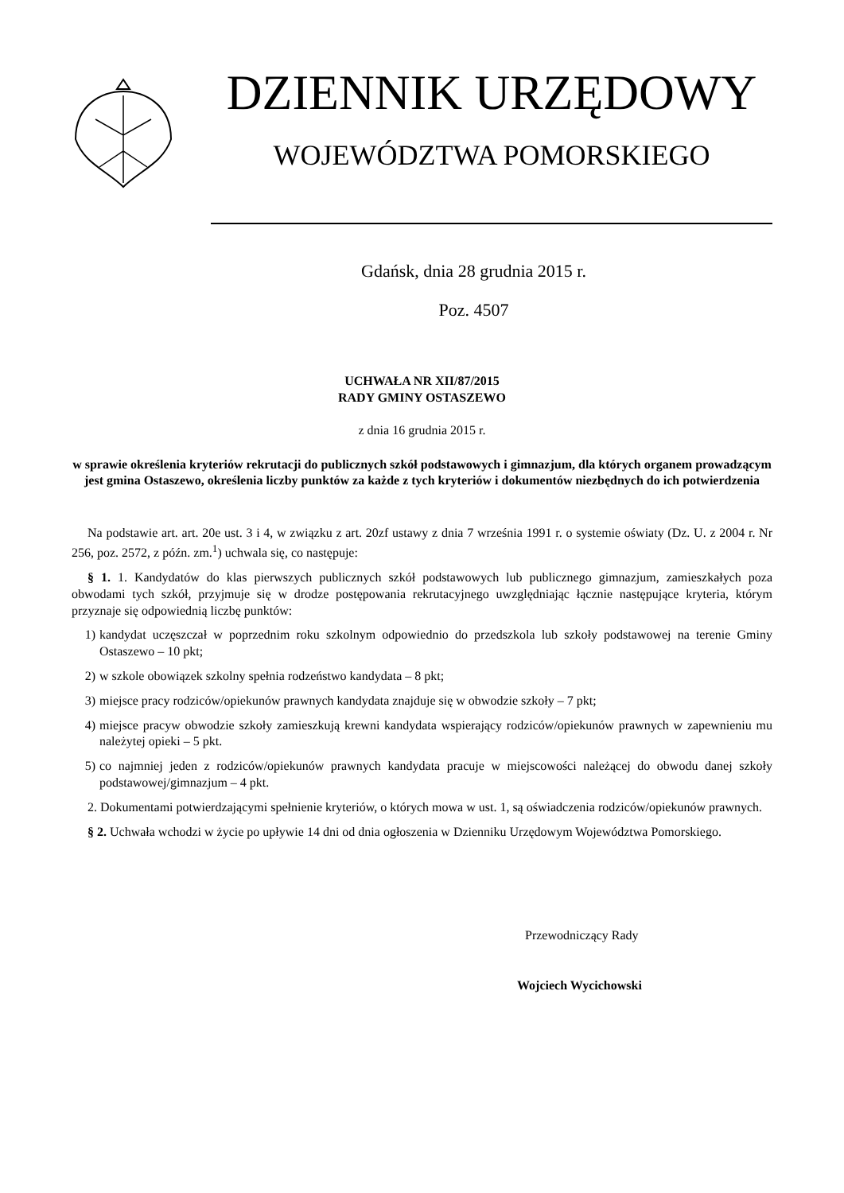DZIENNIK URZĘDOWY
WOJEWÓDZTWA POMORSKIEGO
Gdańsk, dnia 28 grudnia 2015 r.
Poz. 4507
UCHWAŁA NR XII/87/2015
RADY GMINY OSTASZEWO
z dnia 16 grudnia 2015 r.
w sprawie określenia kryteriów rekrutacji do publicznych szkół podstawowych i gimnazjum, dla których organem prowadzącym jest gmina Ostaszewo, określenia liczby punktów za każde z tych kryteriów i dokumentów niezbędnych do ich potwierdzenia
Na podstawie art. art. 20e ust. 3 i 4, w związku z art. 20zf ustawy z dnia 7 września 1991 r. o systemie oświaty (Dz. U. z 2004 r. Nr 256, poz. 2572, z późn. zm.<sup>1</sup>) uchwala się, co następuje:
§ 1. 1. Kandydatów do klas pierwszych publicznych szkół podstawowych lub publicznego gimnazjum, zamieszkałych poza obwodami tych szkół, przyjmuje się w drodze postępowania rekrutacyjnego uwzględniając łącznie następujące kryteria, którym przyznaje się odpowiednią liczbę punktów:
1) kandydat uczęszczał w poprzednim roku szkolnym odpowiednio do przedszkola lub szkoły podstawowej na terenie Gminy Ostaszewo – 10 pkt;
2) w szkole obowiązek szkolny spełnia rodzeństwo kandydata – 8 pkt;
3) miejsce pracy rodziców/opiekunów prawnych kandydata znajduje się w obwodzie szkoły – 7 pkt;
4) miejsce pracyw obwodzie szkoły zamieszkują krewni kandydata wspierający rodziców/opiekunów prawnych w zapewnieniu mu należytej opieki – 5 pkt.
5) co najmniej jeden z rodziców/opiekunów prawnych kandydata pracuje w miejscowości należącej do obwodu danej szkoły podstawowej/gimnazjum – 4 pkt.
2. Dokumentami potwierdzającymi spełnienie kryteriów, o których mowa w ust. 1, są oświadczenia rodziców/opiekunów prawnych.
§ 2. Uchwała wchodzi w życie po upływie 14 dni od dnia ogłoszenia w Dzienniku Urzędowym Województwa Pomorskiego.
Przewodniczący Rady
Wojciech Wycichowski